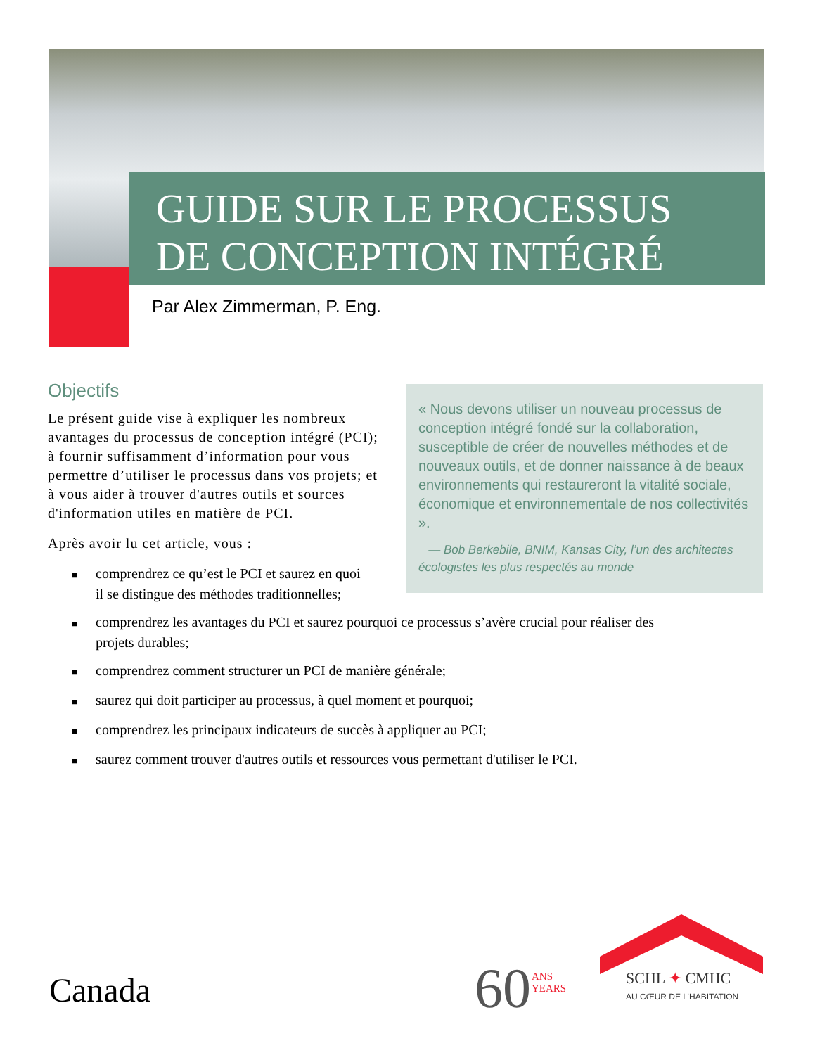GUIDE SUR LE PROCESSUS
DE CONCEPTION INTÉGRÉ
Par Alex Zimmerman, P. Eng.
Objectifs
Le présent guide vise à expliquer les nombreux avantages du processus de conception intégré (PCI); à fournir suffisamment d’information pour vous permettre d’utiliser le processus dans vos projets; et à vous aider à trouver d'autres outils et sources d'information utiles en matière de PCI.
Après avoir lu cet article, vous :
« Nous devons utiliser un nouveau processus de conception intégré fondé sur la collaboration, susceptible de créer de nouvelles méthodes et de nouveaux outils, et de donner naissance à de beaux environnements qui restaureront la vitalité sociale, économique et environnementale de nos collectivités ».
— Bob Berkebile, BNIM, Kansas City, l’un des architectes écologistes les plus respectés au monde
■ comprendrez ce qu’est le PCI et saurez en quoi
il se distingue des méthodes traditionnelles;
■ comprendrez les avantages du PCI et saurez pourquoi ce processus s’avère crucial pour réaliser des projets durables;
■ comprendrez comment structurer un PCI de manière générale;
■ saurez qui doit participer au processus, à quel moment et pourquoi;
■ comprendrez les principaux indicateurs de succès à appliquer au PCI;
■ saurez comment trouver d'autres outils et ressources vous permettant d'utiliser le PCI.
Canada 60
ANS
YEARS
SCHL ✦ CMHC
AU CŒUR DE L’HABITATION